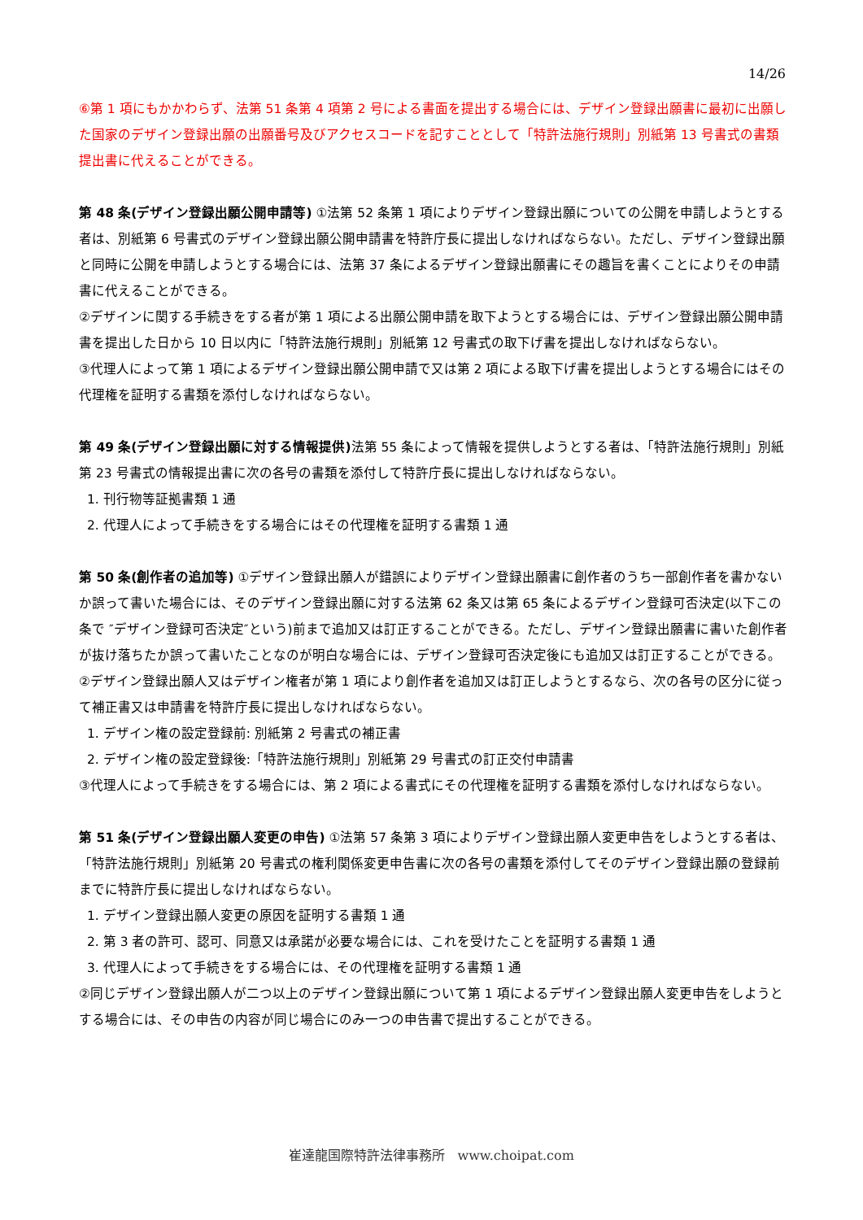14/26
⑥第 1 項にもかかわらず、法第 51 条第 4 項第 2 号による書面を提出する場合には、デザイン登録出願書に最初に出願した国家のデザイン登録出願の出願番号及びアクセスコードを記すこととして「特許法施行規則」別紙第 13 号書式の書類提出書に代えることができる。
第 48 条(デザイン登録出願公開申請等) ①法第 52 条第 1 項によりデザイン登録出願についての公開を申請しようとする者は、別紙第 6 号書式のデザイン登録出願公開申請書を特許庁長に提出しなければならない。ただし、デザイン登録出願と同時に公開を申請しようとする場合には、法第 37 条によるデザイン登録出願書にその趣旨を書くことによりその申請書に代えることができる。
②デザインに関する手続きをする者が第 1 項による出願公開申請を取下ようとする場合には、デザイン登録出願公開申請書を提出した日から 10 日以内に「特許法施行規則」別紙第 12 号書式の取下げ書を提出しなければならない。
③代理人によって第 1 項によるデザイン登録出願公開申請で又は第 2 項による取下げ書を提出しようとする場合にはその代理権を証明する書類を添付しなければならない。
第 49 条(デザイン登録出願に対する情報提供) 法第 55 条によって情報を提供しようとする者は、「特許法施行規則」別紙第 23 号書式の情報提出書に次の各号の書類を添付して特許庁長に提出しなければならない。
1. 刊行物等証拠書類 1 通
2. 代理人によって手続きをする場合にはその代理権を証明する書類 1 通
第 50 条(創作者の追加等) ①デザイン登録出願人が錯誤によりデザイン登録出願書に創作者のうち一部創作者を書かないか誤って書いた場合には、そのデザイン登録出願に対する法第 62 条又は第 65 条によるデザイン登録可否決定(以下この条で ″デザイン登録可否決定″という)前まで追加又は訂正することができる。ただし、デザイン登録出願書に書いた創作者が抜け落ちたか誤って書いたことなのが明白な場合には、デザイン登録可否決定後にも追加又は訂正することができる。
②デザイン登録出願人又はデザイン権者が第 1 項により創作者を追加又は訂正しようとするなら、次の各号の区分に従って補正書又は申請書を特許庁長に提出しなければならない。
1. デザイン権の設定登録前: 別紙第 2 号書式の補正書
2. デザイン権の設定登録後:「特許法施行規則」別紙第 29 号書式の訂正交付申請書
③代理人によって手続きをする場合には、第 2 項による書式にその代理権を証明する書類を添付しなければならない。
第 51 条(デザイン登録出願人変更の申告) ①法第 57 条第 3 項によりデザイン登録出願人変更申告をしようとする者は、「特許法施行規則」別紙第 20 号書式の権利関係変更申告書に次の各号の書類を添付してそのデザイン登録出願の登録前までに特許庁長に提出しなければならない。
1. デザイン登録出願人変更の原因を証明する書類 1 通
2. 第 3 者の許可、認可、同意又は承諾が必要な場合には、これを受けたことを証明する書類 1 通
3. 代理人によって手続きをする場合には、その代理権を証明する書類 1 通
②同じデザイン登録出願人が二つ以上のデザイン登録出願について第 1 項によるデザイン登録出願人変更申告をしようとする場合には、その申告の内容が同じ場合にのみ一つの申告書で提出することができる。
崔達龍国際特許法律事務所 www.choipat.com